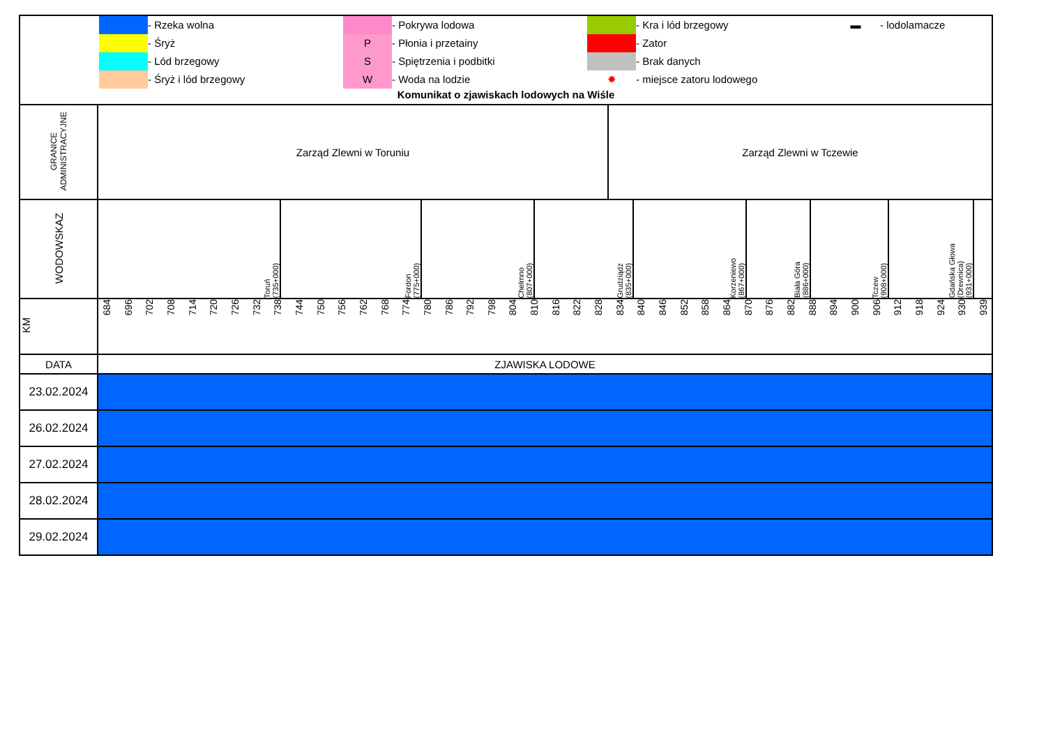| - Rzeka wolna - Pokrywa lodowa - Kra i lód brzegowy ▬ - lodolamacze - Śryż P - Płonia i przetainy - Zator - Lód brzegowy S - Spiętrzenia i podbitki - Brak danych - Śryż i lód brzegowy W - Woda na lodzie ✸ - miejsce zatoru lodowego Komunikat o zjawiskach lodowych na Wiśle | |
| GRANICE ADMINISTRACYJNE | Zarząd Zlewni w Toruniu Zarząd Zlewni w Tczewie |
| WODOWSKAZ | Toruń (735+000) Fordon (775+000) Chełmno (807+000) Grudziądz (835+000) Korzeniewo (867+000) Biała Góra (886+000) Tczew (908+000) Gdańska Głowa (Drewnica) (931+000) |
| KM | 684 696 702 708 714 720 726 732 738 744 750 756 762 768 774 780 786 792 798 804 810 816 822 828 834 840 846 852 858 864 870 876 882 888 894 900 906 912 918 924 930 939 |
| DATA | ZJAWISKA LODOWE |
| 23.02.2024 | |
| 26.02.2024 | |
| 27.02.2024 | |
| 28.02.2024 | |
| 29.02.2024 | |